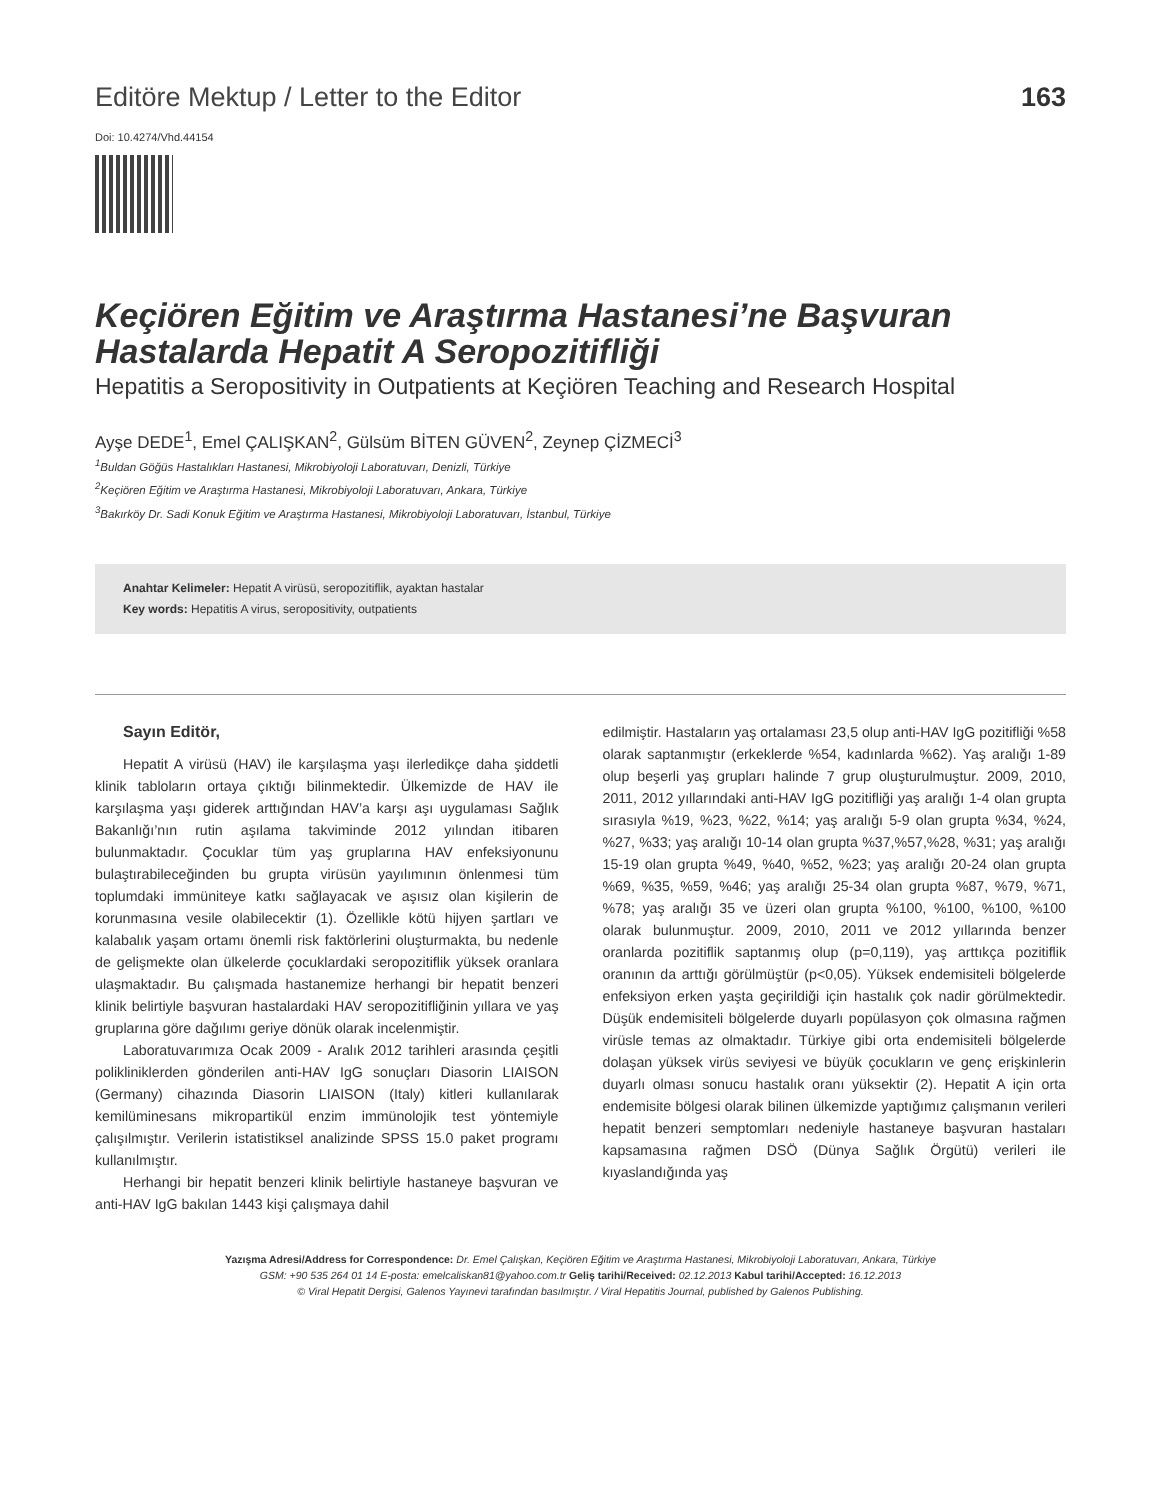Editöre Mektup / Letter to the Editor 163
Doi: 10.4274/Vhd.44154
Keçiören Eğitim ve Araştırma Hastanesi’ne Başvuran Hastalarda Hepatit A Seropozitifliği
Hepatitis a Seropositivity in Outpatients at Keçiören Teaching and Research Hospital
Ayşe DEDE<sup>1</sup>, Emel ÇALIŞKAN<sup>2</sup>, Gülsüm BİTEN GÜVEN<sup>2</sup>, Zeynep ÇİZMECİ<sup>3</sup>
<sup>1</sup> Buldan Göğüs Hastalıkları Hastanesi, Mikrobiyoloji Laboratuvarı, Denizli, Türkiye
<sup>2</sup> Keçiören Eğitim ve Araştırma Hastanesi, Mikrobiyoloji Laboratuvarı, Ankara, Türkiye
<sup>3</sup> Bakırköy Dr. Sadi Konuk Eğitim ve Araştırma Hastanesi, Mikrobiyoloji Laboratuvarı, İstanbul, Türkiye
Anahtar Kelimeler: Hepatit A virüsü, seropozitiflik, ayaktan hastalar
Key words: Hepatitis A virus, seropositivity, outpatients
Sayın Editör,
Hepatit A virüsü (HAV) ile karşılaşma yaşı ilerledikçe daha şiddetli klinik tabloların ortaya çıktığı bilinmektedir. Ülkemizde de HAV ile karşılaşma yaşı giderek arttığından HAV’a karşı aşı uygulaması Sağlık Bakanlığı’nın rutin aşılama takviminde 2012 yılından itibaren bulunmaktadır. Çocuklar tüm yaş gruplarına HAV enfeksiyonunu bulaştırabileceğinden bu grupta virüsün yayılımının önlenmesi tüm toplumdaki immüniteye katkı sağlayacak ve aşısız olan kişilerin de korunmasına vesile olabilecektir (1). Özellikle kötü hijyen şartları ve kalabalık yaşam ortamı önemli risk faktörlerini oluşturmakta, bu nedenle de gelişmekte olan ülkelerde çocuklardaki seropozitiflik yüksek oranlara ulaşmaktadır. Bu çalışmada hastanemize herhangi bir hepatit benzeri klinik belirtiyle başvuran hastalardaki HAV seropozitifliğinin yıllara ve yaş gruplarına göre dağılımı geriye dönük olarak incelenmiştir.
Laboratuvarımıza Ocak 2009 - Aralık 2012 tarihleri arasında çeşitli polikliniklerden gönderilen anti-HAV IgG sonuçları Diasorin LIAISON (Germany) cihazında Diasorin LIAISON (Italy) kitleri kullanılarak kemilüminesans mikropartikül enzim immünolojik test yöntemiyle çalışılmıştır. Verilerin istatistiksel analizinde SPSS 15.0 paket programı kullanılmıştır.
Herhangi bir hepatit benzeri klinik belirtiyle hastaneye başvuran ve anti-HAV IgG bakılan 1443 kişi çalışmaya dahil
edilmiştir. Hastaların yaş ortalaması 23,5 olup anti-HAV IgG pozitifliği %58 olarak saptanmıştır (erkeklerde %54, kadınlarda %62). Yaş aralığı 1-89 olup beşerli yaş grupları halinde 7 grup oluşturulmuştur. 2009, 2010, 2011, 2012 yıllarındaki anti-HAV IgG pozitifliği yaş aralığı 1-4 olan grupta sırasıyla %19, %23, %22, %14; yaş aralığı 5-9 olan grupta %34, %24, %27, %33; yaş aralığı 10-14 olan grupta %37,%57,%28, %31; yaş aralığı 15-19 olan grupta %49, %40, %52, %23; yaş aralığı 20-24 olan grupta %69, %35, %59, %46; yaş aralığı 25-34 olan grupta %87, %79, %71, %78; yaş aralığı 35 ve üzeri olan grupta %100, %100, %100, %100 olarak bulunmuştur. 2009, 2010, 2011 ve 2012 yıllarında benzer oranlarda pozitiflik saptanmış olup (p=0,119), yaş arttıkça pozitiflik oranının da arttığı görülmüştür (p<0,05). Yüksek endemisiteli bölgelerde enfeksiyon erken yaşta geçirildiği için hastalık çok nadir görülmektedir. Düşük endemisiteli bölgelerde duyarlı popülasyon çok olmasına rağmen virüsle temas az olmaktadır. Türkiye gibi orta endemisiteli bölgelerde dolaşan yüksek virüs seviyesi ve büyük çocukların ve genç erişkinlerin duyarlı olması sonucu hastalık oranı yüksektir (2). Hepatit A için orta endemisite bölgesi olarak bilinen ülkemizde yaptığımız çalışmanın verileri hepatit benzeri semptomları nedeniyle hastaneye başvuran hastaları kapsamasına rağmen DSÖ (Dünya Sağlık Örgütü) verileri ile kıyaslandığında yaş
Yazışma Adresi/Address for Correspondence: Dr. Emel Çalışkan, Keçiören Eğitim ve Araştırma Hastanesi, Mikrobiyoloji Laboratuvarı, Ankara, Türkiye
GSM: +90 535 264 01 14 E-posta: emelcaliskan81@yahoo.com.tr Geliş tarihi/Received: 02.12.2013 Kabul tarihi/Accepted: 16.12.2013
© Viral Hepatit Dergisi, Galenos Yayınevi tarafından basılmıştır. / Viral Hepatitis Journal, published by Galenos Publishing.